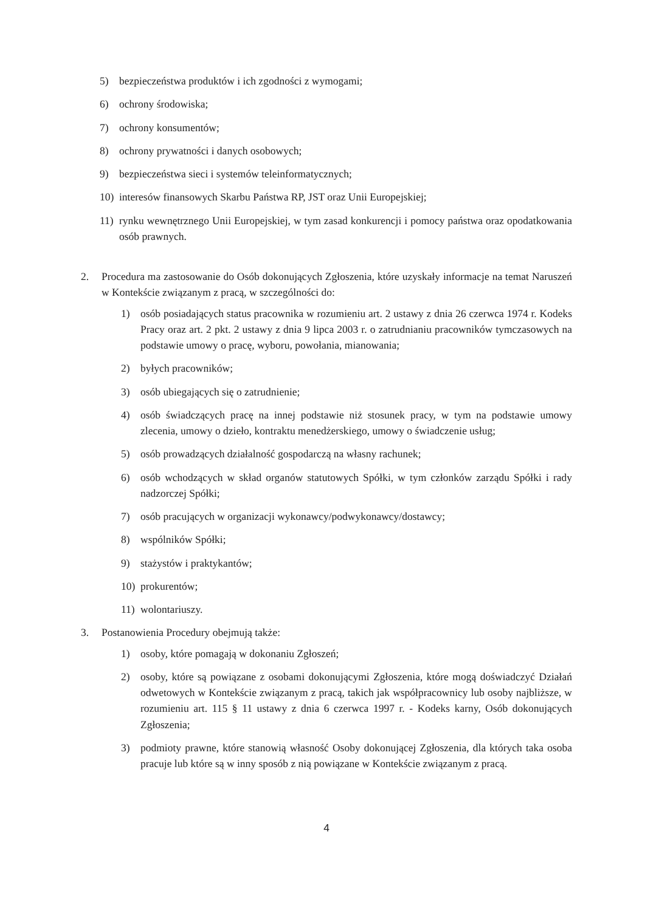5) bezpieczeństwa produktów i ich zgodności z wymogami;
6) ochrony środowiska;
7) ochrony konsumentów;
8) ochrony prywatności i danych osobowych;
9) bezpieczeństwa sieci i systemów teleinformatycznych;
10) interesów finansowych Skarbu Państwa RP, JST oraz Unii Europejskiej;
11) rynku wewnętrznego Unii Europejskiej, w tym zasad konkurencji i pomocy państwa oraz opodatkowania osób prawnych.
2. Procedura ma zastosowanie do Osób dokonujących Zgłoszenia, które uzyskały informacje na temat Naruszeń w Kontekście związanym z pracą, w szczególności do:
1) osób posiadających status pracownika w rozumieniu art. 2 ustawy z dnia 26 czerwca 1974 r. Kodeks Pracy oraz art. 2 pkt. 2 ustawy z dnia 9 lipca 2003 r. o zatrudnianiu pracowników tymczasowych na podstawie umowy o pracę, wyboru, powołania, mianowania;
2) byłych pracowników;
3) osób ubiegających się o zatrudnienie;
4) osób świadczących pracę na innej podstawie niż stosunek pracy, w tym na podstawie umowy zlecenia, umowy o dzieło, kontraktu menedżerskiego, umowy o świadczenie usług;
5) osób prowadzących działalność gospodarczą na własny rachunek;
6) osób wchodzących w skład organów statutowych Spółki, w tym członków zarządu Spółki i rady nadzorczej Spółki;
7) osób pracujących w organizacji wykonawcy/podwykonawcy/dostawcy;
8) wspólników Spółki;
9) stażystów i praktykantów;
10) prokurentów;
11) wolontariuszy.
3. Postanowienia Procedury obejmują także:
1) osoby, które pomagają w dokonaniu Zgłoszeń;
2) osoby, które są powiązane z osobami dokonującymi Zgłoszenia, które mogą doświadczyć Działań odwetowych w Kontekście związanym z pracą, takich jak współpracownicy lub osoby najbliższe, w rozumieniu art. 115 § 11 ustawy z dnia 6 czerwca 1997 r. - Kodeks karny, Osób dokonujących Zgłoszenia;
3) podmioty prawne, które stanowią własność Osoby dokonującej Zgłoszenia, dla których taka osoba pracuje lub które są w inny sposób z nią powiązane w Kontekście związanym z pracą.
4